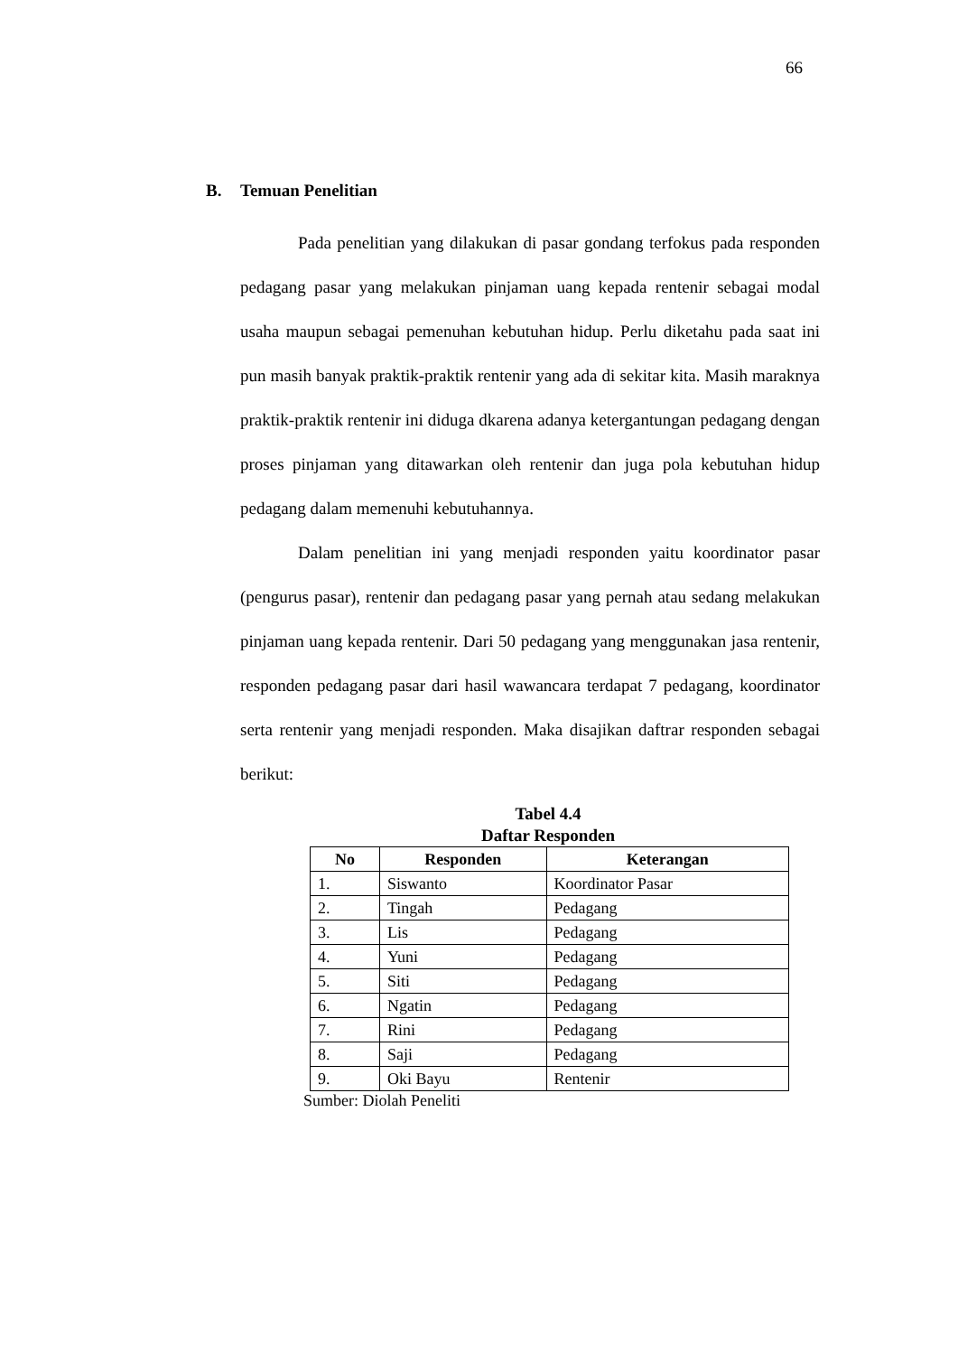66
B. Temuan Penelitian
Pada penelitian yang dilakukan di pasar gondang terfokus pada responden pedagang pasar yang melakukan pinjaman uang kepada rentenir sebagai modal usaha maupun sebagai pemenuhan kebutuhan hidup. Perlu diketahu pada saat ini pun masih banyak praktik-praktik rentenir yang ada di sekitar kita. Masih maraknya praktik-praktik rentenir ini diduga dkarena adanya ketergantungan pedagang dengan proses pinjaman yang ditawarkan oleh rentenir dan juga pola kebutuhan hidup pedagang dalam memenuhi kebutuhannya.
Dalam penelitian ini yang menjadi responden yaitu koordinator pasar (pengurus pasar), rentenir dan pedagang pasar yang pernah atau sedang melakukan pinjaman uang kepada rentenir. Dari 50 pedagang yang menggunakan jasa rentenir, responden pedagang pasar dari hasil wawancara terdapat 7 pedagang, koordinator serta rentenir yang menjadi responden. Maka disajikan daftrar responden sebagai berikut:
Tabel 4.4
Daftar Responden
| No | Responden | Keterangan |
| --- | --- | --- |
| 1. | Siswanto | Koordinator Pasar |
| 2. | Tingah | Pedagang |
| 3. | Lis | Pedagang |
| 4. | Yuni | Pedagang |
| 5. | Siti | Pedagang |
| 6. | Ngatin | Pedagang |
| 7. | Rini | Pedagang |
| 8. | Saji | Pedagang |
| 9. | Oki Bayu | Rentenir |
Sumber: Diolah Peneliti